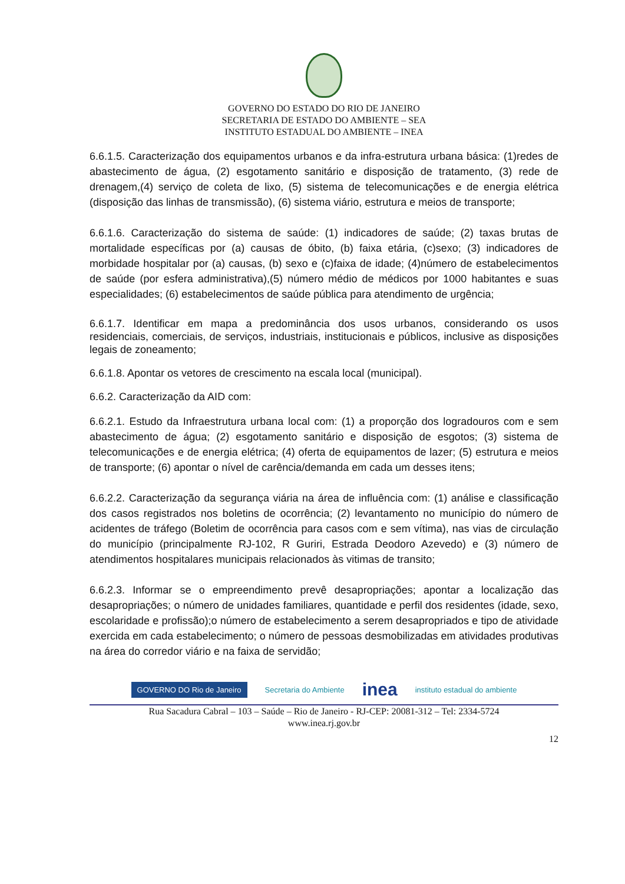GOVERNO DO ESTADO DO RIO DE JANEIRO
SECRETARIA DE ESTADO DO AMBIENTE – SEA
INSTITUTO ESTADUAL DO AMBIENTE – INEA
6.6.1.5. Caracterização dos equipamentos urbanos e da infra-estrutura urbana básica: (1)redes de abastecimento de água, (2) esgotamento sanitário e disposição de tratamento, (3) rede de drenagem,(4) serviço de coleta de lixo, (5) sistema de telecomunicações e de energia elétrica (disposição das linhas de transmissão), (6) sistema viário, estrutura e meios de transporte;
6.6.1.6. Caracterização do sistema de saúde: (1) indicadores de saúde; (2) taxas brutas de mortalidade específicas por (a) causas de óbito, (b) faixa etária, (c)sexo; (3) indicadores de morbidade hospitalar por (a) causas, (b) sexo e (c)faixa de idade; (4)número de estabelecimentos de saúde (por esfera administrativa),(5) número médio de médicos por 1000 habitantes e suas especialidades; (6) estabelecimentos de saúde pública para atendimento de urgência;
6.6.1.7. Identificar em mapa a predominância dos usos urbanos, considerando os usos residenciais, comerciais, de serviços, industriais, institucionais e públicos, inclusive as disposições legais de zoneamento;
6.6.1.8. Apontar os vetores de crescimento na escala local (municipal).
6.6.2. Caracterização da AID com:
6.6.2.1. Estudo da Infraestrutura urbana local com: (1) a proporção dos logradouros com e sem abastecimento de água; (2) esgotamento sanitário e disposição de esgotos; (3) sistema de telecomunicações e de energia elétrica; (4) oferta de equipamentos de lazer; (5) estrutura e meios de transporte; (6) apontar o nível de carência/demanda em cada um desses itens;
6.6.2.2. Caracterização da segurança viária na área de influência com: (1) análise e classificação dos casos registrados nos boletins de ocorrência; (2) levantamento no município do número de acidentes de tráfego (Boletim de ocorrência para casos com e sem vítima), nas vias de circulação do município (principalmente RJ-102, R Guriri, Estrada Deodoro Azevedo) e (3) número de atendimentos hospitalares municipais relacionados às vitimas de transito;
6.6.2.3. Informar se o empreendimento prevê desapropriações; apontar a localização das desapropriações; o número de unidades familiares, quantidade e perfil dos residentes (idade, sexo, escolaridade e profissão);o número de estabelecimento a serem desapropriados e tipo de atividade exercida em cada estabelecimento; o número de pessoas desmobilizadas em atividades produtivas na área do corredor viário e na faixa de servidão;
GOVERNO DO Rio de Janeiro Secretaria do Ambiente inea instituto estadual do ambiente
Rua Sacadura Cabral – 103 – Saúde – Rio de Janeiro - RJ-CEP: 20081-312 – Tel: 2334-5724
www.inea.rj.gov.br
12